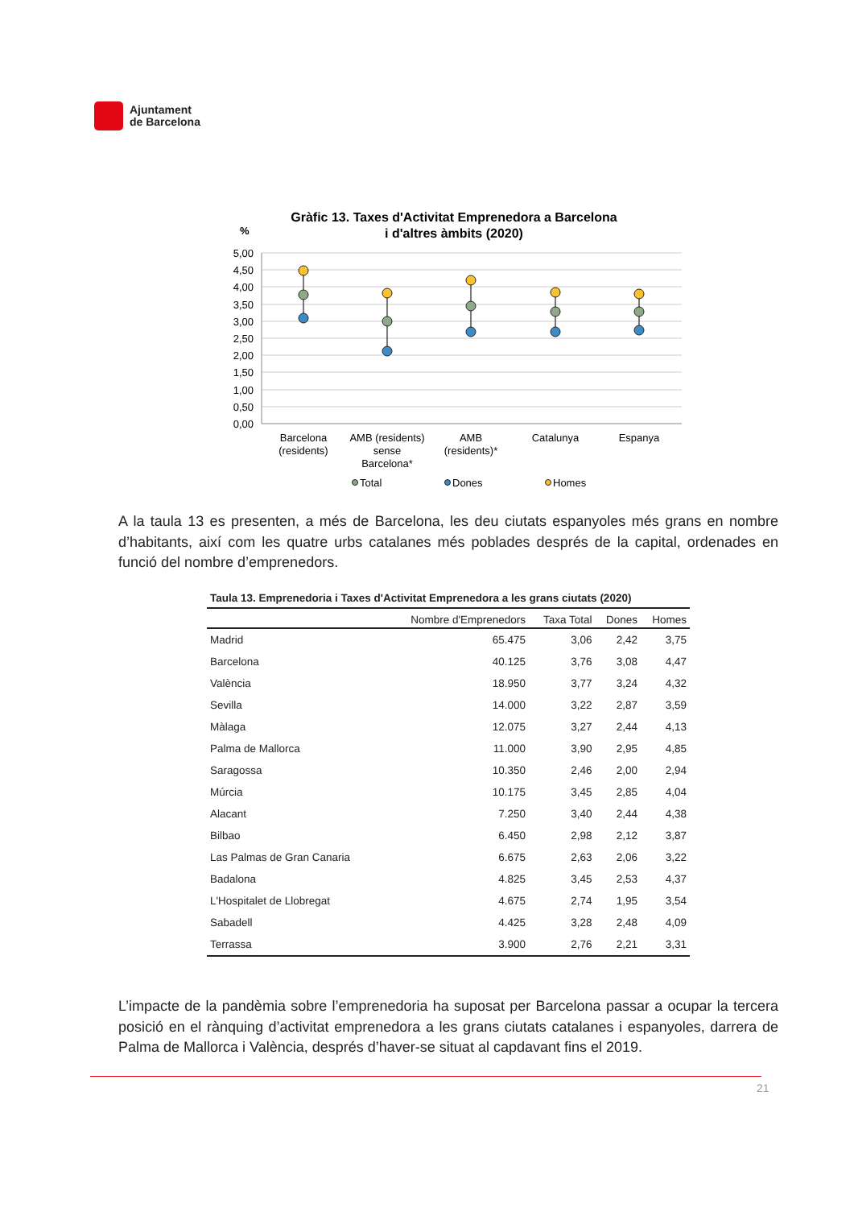Ajuntament
de Barcelona
Gràfic 13. Taxes d'Activitat Emprenedora a Barcelona
i d'altres àmbits (2020)
%
5,00
4,50
4,00
3,50
3,00
2,50
2,00
1,50
1,00
0,50
0,00
Barcelona
(residents)
AMB (residents)
sense
Barcelona*
AMB
(residents)*
Catalunya
Espanya
Total
Dones
Homes
A la taula 13 es presenten, a més de Barcelona, les deu ciutats espanyoles més grans en nombre d’habitants, així com les quatre urbs catalanes més poblades després de la capital, ordenades en funció del nombre d’emprenedors.
Taula 13. Emprenedoria i Taxes d'Activitat Emprenedora a les grans ciutats (2020)
| | Nombre d'Emprenedors | Taxa Total | Dones | Homes |
| --- | --- | --- | --- | --- |
| Madrid | 65.475 | 3,06 | 2,42 | 3,75 |
| Barcelona | 40.125 | 3,76 | 3,08 | 4,47 |
| València | 18.950 | 3,77 | 3,24 | 4,32 |
| Sevilla | 14.000 | 3,22 | 2,87 | 3,59 |
| Màlaga | 12.075 | 3,27 | 2,44 | 4,13 |
| Palma de Mallorca | 11.000 | 3,90 | 2,95 | 4,85 |
| Saragossa | 10.350 | 2,46 | 2,00 | 2,94 |
| Múrcia | 10.175 | 3,45 | 2,85 | 4,04 |
| Alacant | 7.250 | 3,40 | 2,44 | 4,38 |
| Bilbao | 6.450 | 2,98 | 2,12 | 3,87 |
| Las Palmas de Gran Canaria | 6.675 | 2,63 | 2,06 | 3,22 |
| Badalona | 4.825 | 3,45 | 2,53 | 4,37 |
| L'Hospitalet de Llobregat | 4.675 | 2,74 | 1,95 | 3,54 |
| Sabadell | 4.425 | 3,28 | 2,48 | 4,09 |
| Terrassa | 3.900 | 2,76 | 2,21 | 3,31 |
L’impacte de la pandèmia sobre l’emprenedoria ha suposat per Barcelona passar a ocupar la tercera posició en el rànquing d’activitat emprenedora a les grans ciutats catalanes i espanyoles, darrera de Palma de Mallorca i València, després d’haver-se situat al capdavant fins el 2019.
21